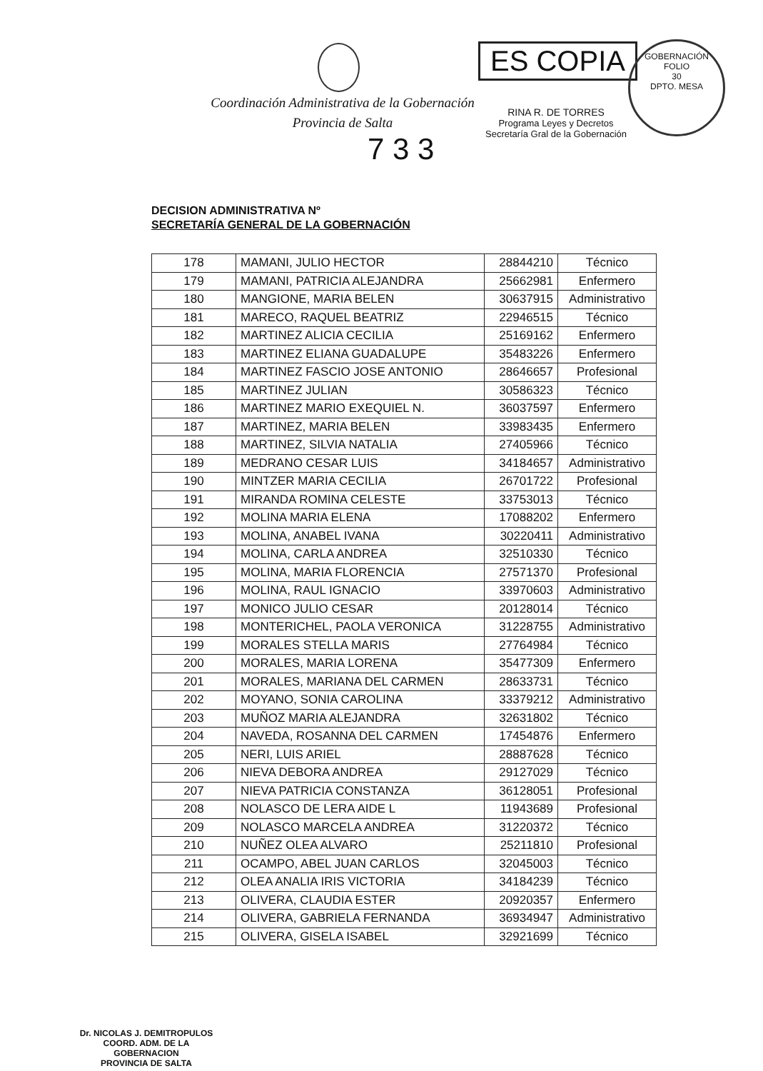Coordinación Administrativa de la Gobernación
Provincia de Salta
ES COPIA
RINA R. DE TORRES
Programa Leyes y Decretos
Secretaría Gral de la Gobernación
GOBERNACIÓN
FOLIO
30
DPTO. MESA
7 3 3
DECISION ADMINISTRATIVA Nº
SECRETARÍA GENERAL DE LA GOBERNACIÓN
| 178 | MAMANI, JULIO HECTOR | 28844210 | Técnico |
| 179 | MAMANI, PATRICIA ALEJANDRA | 25662981 | Enfermero |
| 180 | MANGIONE, MARIA BELEN | 30637915 | Administrativo |
| 181 | MARECO, RAQUEL BEATRIZ | 22946515 | Técnico |
| 182 | MARTINEZ ALICIA CECILIA | 25169162 | Enfermero |
| 183 | MARTINEZ ELIANA GUADALUPE | 35483226 | Enfermero |
| 184 | MARTINEZ FASCIO JOSE ANTONIO | 28646657 | Profesional |
| 185 | MARTINEZ JULIAN | 30586323 | Técnico |
| 186 | MARTINEZ MARIO EXEQUIEL N. | 36037597 | Enfermero |
| 187 | MARTINEZ, MARIA BELEN | 33983435 | Enfermero |
| 188 | MARTINEZ, SILVIA NATALIA | 27405966 | Técnico |
| 189 | MEDRANO CESAR LUIS | 34184657 | Administrativo |
| 190 | MINTZER MARIA CECILIA | 26701722 | Profesional |
| 191 | MIRANDA ROMINA CELESTE | 33753013 | Técnico |
| 192 | MOLINA MARIA ELENA | 17088202 | Enfermero |
| 193 | MOLINA, ANABEL IVANA | 30220411 | Administrativo |
| 194 | MOLINA, CARLA ANDREA | 32510330 | Técnico |
| 195 | MOLINA, MARIA FLORENCIA | 27571370 | Profesional |
| 196 | MOLINA, RAUL IGNACIO | 33970603 | Administrativo |
| 197 | MONICO JULIO CESAR | 20128014 | Técnico |
| 198 | MONTERICHEL, PAOLA VERONICA | 31228755 | Administrativo |
| 199 | MORALES STELLA MARIS | 27764984 | Técnico |
| 200 | MORALES, MARIA LORENA | 35477309 | Enfermero |
| 201 | MORALES, MARIANA DEL CARMEN | 28633731 | Técnico |
| 202 | MOYANO, SONIA CAROLINA | 33379212 | Administrativo |
| 203 | MUÑOZ MARIA ALEJANDRA | 32631802 | Técnico |
| 204 | NAVEDA, ROSANNA DEL CARMEN | 17454876 | Enfermero |
| 205 | NERI, LUIS ARIEL | 28887628 | Técnico |
| 206 | NIEVA DEBORA ANDREA | 29127029 | Técnico |
| 207 | NIEVA PATRICIA CONSTANZA | 36128051 | Profesional |
| 208 | NOLASCO DE LERA AIDE L | 11943689 | Profesional |
| 209 | NOLASCO MARCELA ANDREA | 31220372 | Técnico |
| 210 | NUÑEZ OLEA ALVARO | 25211810 | Profesional |
| 211 | OCAMPO, ABEL JUAN CARLOS | 32045003 | Técnico |
| 212 | OLEA ANALIA IRIS VICTORIA | 34184239 | Técnico |
| 213 | OLIVERA, CLAUDIA ESTER | 20920357 | Enfermero |
| 214 | OLIVERA, GABRIELA FERNANDA | 36934947 | Administrativo |
| 215 | OLIVERA, GISELA ISABEL | 32921699 | Técnico |
Dr. NICOLAS J. DEMITROPULOS
COORD. ADM. DE LA GOBERNACION
PROVINCIA DE SALTA